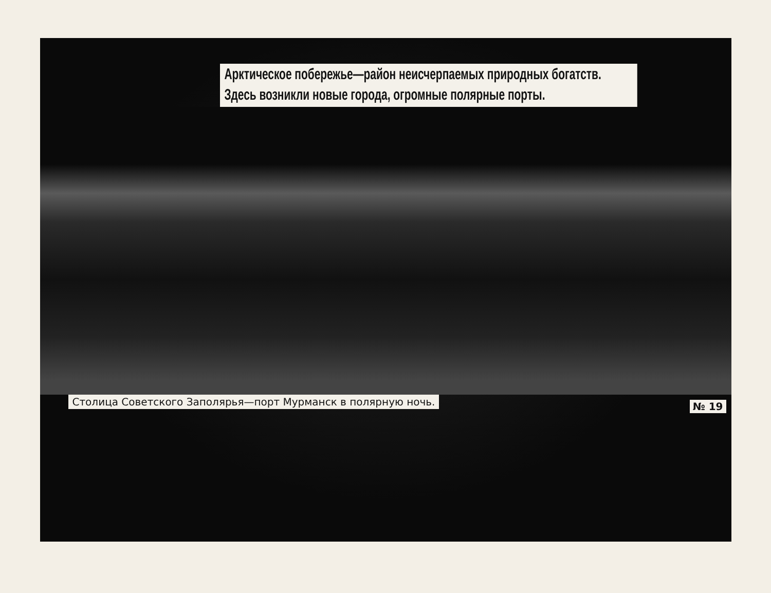Арктическое побережье—район неисчерпаемых природных богатств.
Здесь возникли новые города, огромные полярные порты.
Столица Советского Заполярья—порт Мурманск в полярную ночь.
№ 19